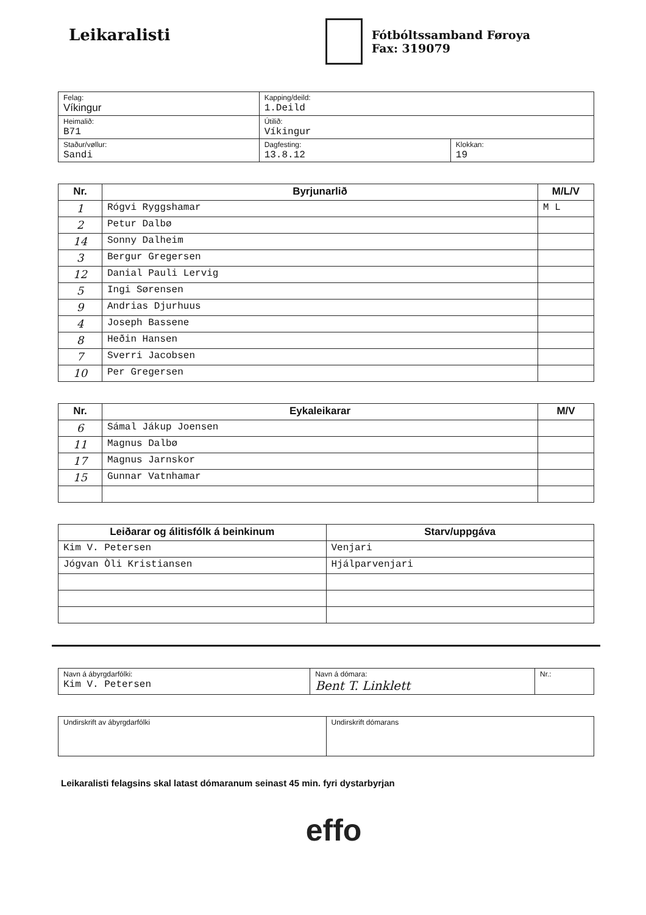Leikaralisti
Fótbóltssamband Føroya
Fax: 319079
| Felag: Víkingur | Kapping/deild: 1.Deild | |
| Heimalið: B71 | Útilið: Víkingur | |
| Staður/vøllur: Sandi | Dagfesting: 13.8.12 | Klokkan: 19 |
| Nr. | Byrjunarlið | M/L/V |
| --- | --- | --- |
| 1 | Rógvi Ryggshamar | M L |
| 2 | Petur Dalbø | |
| 14 | Sonny Dalheim | |
| 3 | Bergur Gregersen | |
| 12 | Danial Pauli Lervig | |
| 5 | Ingi Sørensen | |
| 9 | Andrias Djurhuus | |
| 4 | Joseph Bassene | |
| 8 | Heðin Hansen | |
| 7 | Sverri Jacobsen | |
| 10 | Per Gregersen | |
| Nr. | Eykaleikarar | M/V |
| --- | --- | --- |
| 6 | Sámal Jákup Joensen | |
| 11 | Magnus Dalbø | |
| 17 | Magnus Jarnskor | |
| 15 | Gunnar Vatnhamar | |
| Leiðarar og álitisfólk á beinkinum | Starv/uppgáva |
| --- | --- |
| Kim V. Petersen | Venjari |
| Jógvan Òli Kristiansen | Hjálparvenjari |
| Navn á ábyrgdarfólki: Kim V. Petersen | Navn á dómara: Bent T. Linklett | Nr.: |
| Undirskrift av ábyrgdarfólki | Undirskrift dómarans |
Leikaralisti felagsins skal latast dómaranum seinast 45 min. fyri dystarbyrjan
effo